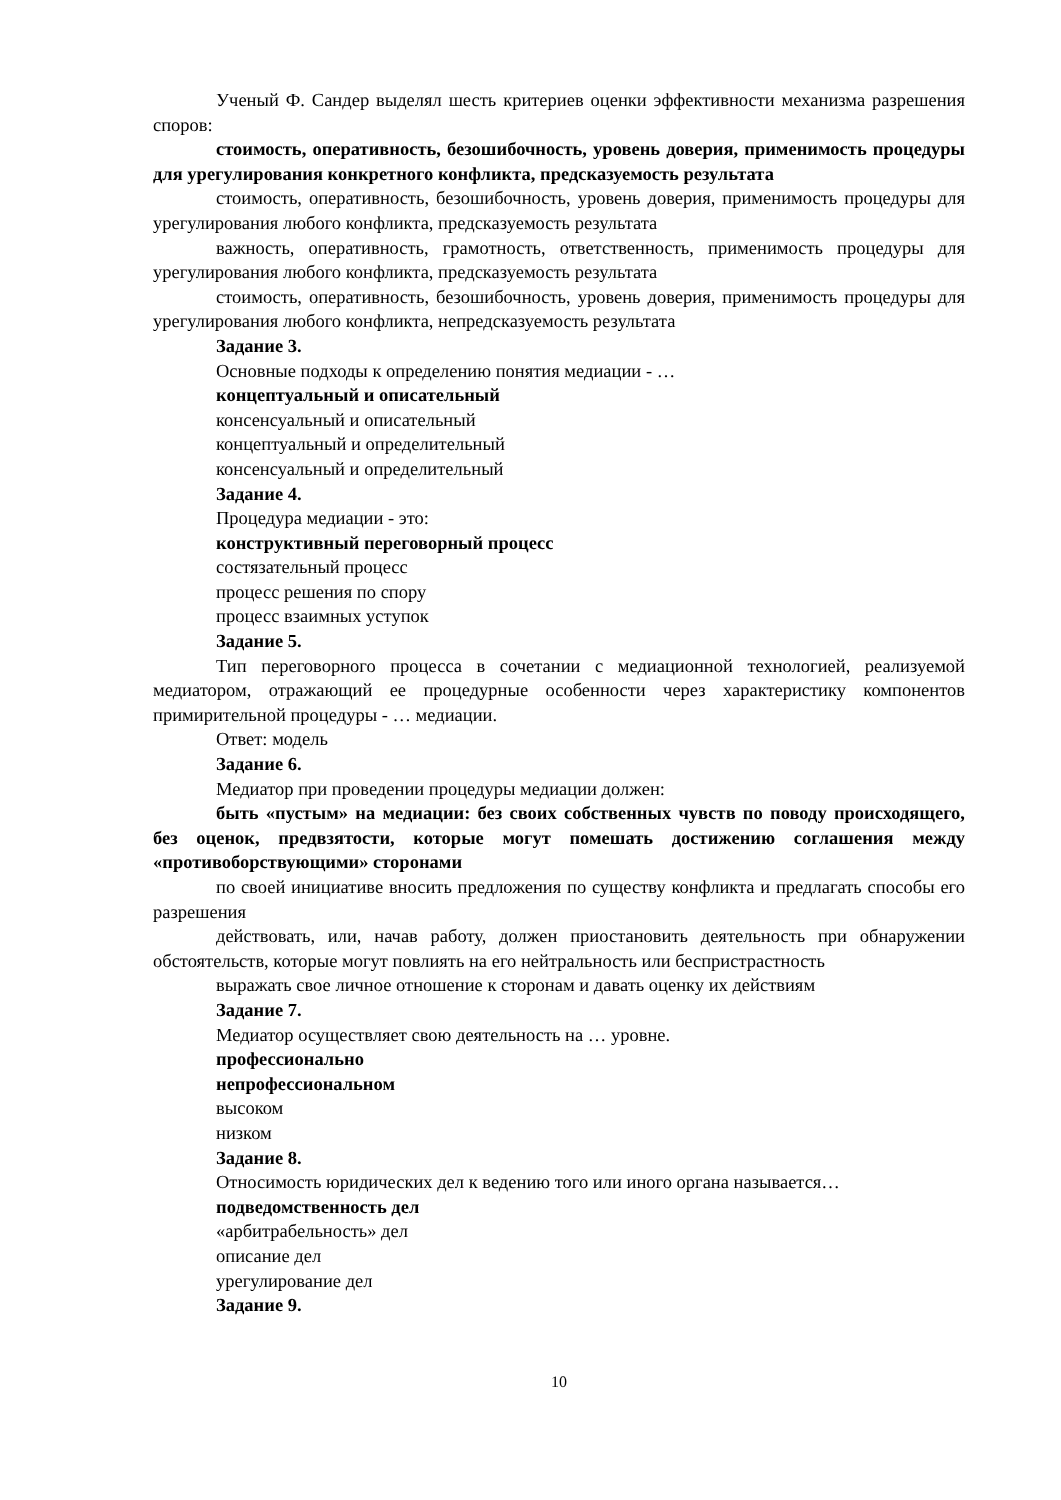Ученый Ф. Сандер выделял шесть критериев оценки эффективности механизма разрешения споров:
стоимость, оперативность, безошибочность, уровень доверия, применимость процедуры для урегулирования конкретного конфликта, предсказуемость результата
стоимость, оперативность, безошибочность, уровень доверия, применимость процедуры для урегулирования любого конфликта, предсказуемость результата
важность, оперативность, грамотность, ответственность, применимость процедуры для урегулирования любого конфликта, предсказуемость результата
стоимость, оперативность, безошибочность, уровень доверия, применимость процедуры для урегулирования любого конфликта, непредсказуемость результата
Задание 3.
Основные подходы к определению понятия медиации - …
концептуальный и описательный
консенсуальный и описательный
концептуальный и определительный
консенсуальный и определительный
Задание 4.
Процедура медиации - это:
конструктивный переговорный процесс
состязательный процесс
процесс решения по спору
процесс взаимных уступок
Задание 5.
Тип переговорного процесса в сочетании с медиационной технологией, реализуемой медиатором, отражающий ее процедурные особенности через характеристику компонентов примирительной процедуры - … медиации.
Ответ: модель
Задание 6.
Медиатор при проведении процедуры медиации должен:
быть «пустым» на медиации: без своих собственных чувств по поводу происходящего, без оценок, предвзятости, которые могут помешать достижению соглашения между «противоборствующими» сторонами
по своей инициативе вносить предложения по существу конфликта и предлагать способы его разрешения
действовать, или, начав работу, должен приостановить деятельность при обнаружении обстоятельств, которые могут повлиять на его нейтральность или беспристрастность
выражать свое личное отношение к сторонам и давать оценку их действиям
Задание 7.
Медиатор осуществляет свою деятельность на … уровне.
профессионально
непрофессиональном
высоком
низком
Задание 8.
Относимость юридических дел к ведению того или иного органа называется…
подведомственность дел
«арбитрабельность» дел
описание дел
урегулирование дел
Задание 9.
10